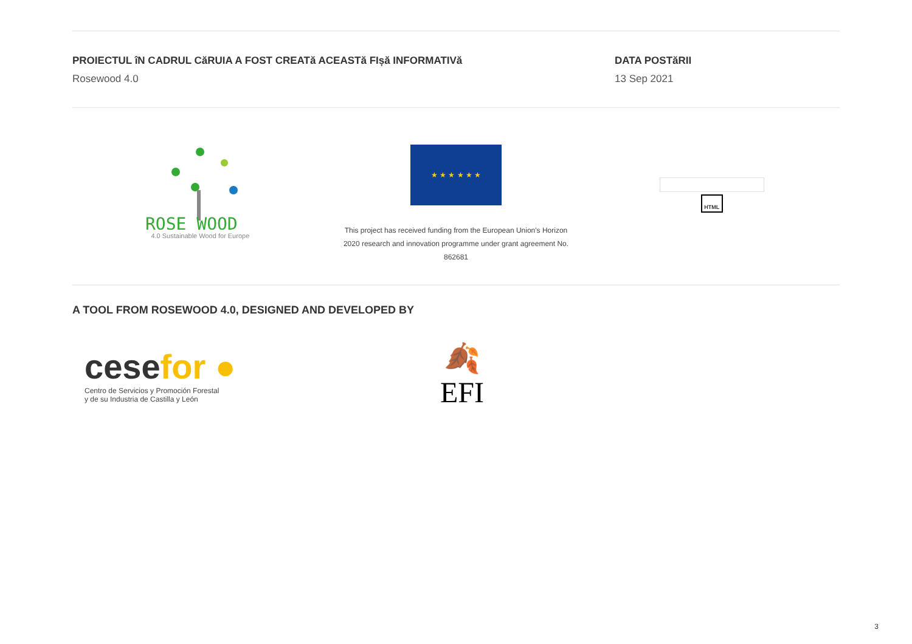PROIECTUL îN CADRUL CăRUIA A FOST CREATă ACEASTă FIșă INFORMATIVă
Rosewood 4.0
DATA POSTăRII
13 Sep 2021
ROSE WOOD
4.0 Sustainable Wood for Europe
★ ★ ★ ★ ★ ★
This project has received funding from the European Union's Horizon
2020 research and innovation programme under grant agreement No.
862681
HTML
A TOOL FROM ROSEWOOD 4.0, DESIGNED AND DEVELOPED BY
cese for ●
Centro de Servicios y Promoción Forestal
y de su Industria de Castilla y León
🍂
EFI
3